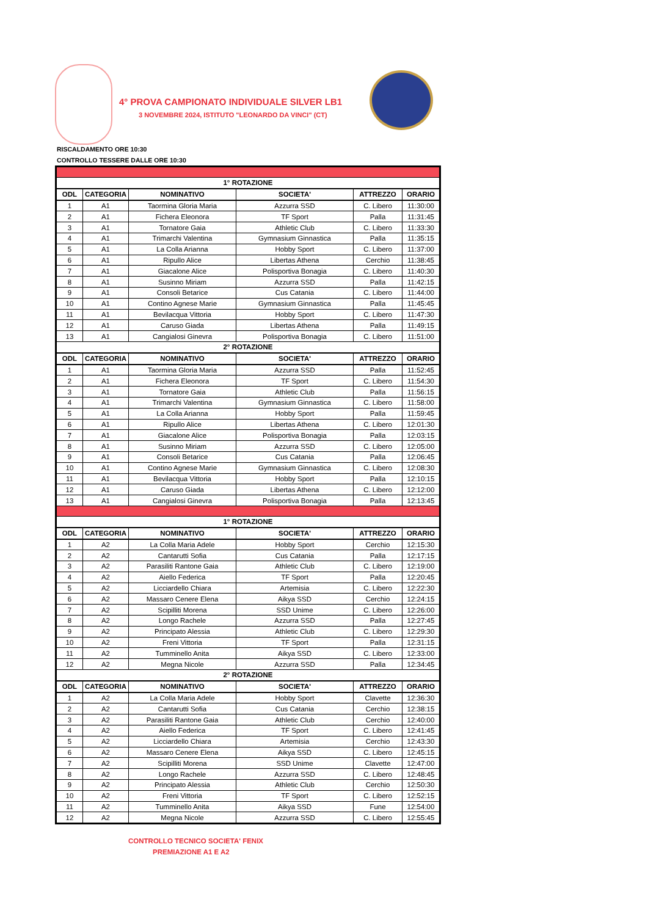4° PROVA CAMPIONATO INDIVIDUALE SILVER LB1
3 NOVEMBRE 2024, ISTITUTO "LEONARDO DA VINCI" (CT)
RISCALDAMENTO ORE 10:30
CONTROLLO TESSERE DALLE ORE 10:30
| 1° ROTAZIONE | | | | | |
| ODL | CATEGORIA | NOMINATIVO | SOCIETA' | ATTREZZO | ORARIO |
| 1 | A1 | Taormina Gloria Maria | Azzurra SSD | C. Libero | 11:30:00 |
| 2 | A1 | Fichera Eleonora | TF Sport | Palla | 11:31:45 |
| 3 | A1 | Tornatore Gaia | Athletic Club | C. Libero | 11:33:30 |
| 4 | A1 | Trimarchi Valentina | Gymnasium Ginnastica | Palla | 11:35:15 |
| 5 | A1 | La Colla Arianna | Hobby Sport | C. Libero | 11:37:00 |
| 6 | A1 | Ripullo Alice | Libertas Athena | Cerchio | 11:38:45 |
| 7 | A1 | Giacalone Alice | Polisportiva Bonagia | C. Libero | 11:40:30 |
| 8 | A1 | Susinno Miriam | Azzurra SSD | Palla | 11:42:15 |
| 9 | A1 | Consoli Betarice | Cus Catania | C. Libero | 11:44:00 |
| 10 | A1 | Contino Agnese Marie | Gymnasium Ginnastica | Palla | 11:45:45 |
| 11 | A1 | Bevilacqua Vittoria | Hobby Sport | C. Libero | 11:47:30 |
| 12 | A1 | Caruso Giada | Libertas Athena | Palla | 11:49:15 |
| 13 | A1 | Cangialosi Ginevra | Polisportiva Bonagia | C. Libero | 11:51:00 |
| 2° ROTAZIONE | | | | | |
| ODL | CATEGORIA | NOMINATIVO | SOCIETA' | ATTREZZO | ORARIO |
| 1 | A1 | Taormina Gloria Maria | Azzurra SSD | Palla | 11:52:45 |
| 2 | A1 | Fichera Eleonora | TF Sport | C. Libero | 11:54:30 |
| 3 | A1 | Tornatore Gaia | Athletic Club | Palla | 11:56:15 |
| 4 | A1 | Trimarchi Valentina | Gymnasium Ginnastica | C. Libero | 11:58:00 |
| 5 | A1 | La Colla Arianna | Hobby Sport | Palla | 11:59:45 |
| 6 | A1 | Ripullo Alice | Libertas Athena | C. Libero | 12:01:30 |
| 7 | A1 | Giacalone Alice | Polisportiva Bonagia | Palla | 12:03:15 |
| 8 | A1 | Susinno Miriam | Azzurra SSD | C. Libero | 12:05:00 |
| 9 | A1 | Consoli Betarice | Cus Catania | Palla | 12:06:45 |
| 10 | A1 | Contino Agnese Marie | Gymnasium Ginnastica | C. Libero | 12:08:30 |
| 11 | A1 | Bevilacqua Vittoria | Hobby Sport | Palla | 12:10:15 |
| 12 | A1 | Caruso Giada | Libertas Athena | C. Libero | 12:12:00 |
| 13 | A1 | Cangialosi Ginevra | Polisportiva Bonagia | Palla | 12:13:45 |
| 1° ROTAZIONE | | | | | |
| ODL | CATEGORIA | NOMINATIVO | SOCIETA' | ATTREZZO | ORARIO |
| 1 | A2 | La Colla Maria Adele | Hobby Sport | Cerchio | 12:15:30 |
| 2 | A2 | Cantarutti Sofia | Cus Catania | Palla | 12:17:15 |
| 3 | A2 | Parasiliti Rantone Gaia | Athletic Club | C. Libero | 12:19:00 |
| 4 | A2 | Aiello Federica | TF Sport | Palla | 12:20:45 |
| 5 | A2 | Licciardello Chiara | Artemisia | C. Libero | 12:22:30 |
| 6 | A2 | Massaro Cenere Elena | Aikya SSD | Cerchio | 12:24:15 |
| 7 | A2 | Scipilliti Morena | SSD Unime | C. Libero | 12:26:00 |
| 8 | A2 | Longo Rachele | Azzurra SSD | Palla | 12:27:45 |
| 9 | A2 | Principato Alessia | Athletic Club | C. Libero | 12:29:30 |
| 10 | A2 | Freni Vittoria | TF Sport | Palla | 12:31:15 |
| 11 | A2 | Tumminello Anita | Aikya SSD | C. Libero | 12:33:00 |
| 12 | A2 | Megna Nicole | Azzurra SSD | Palla | 12:34:45 |
| 2° ROTAZIONE | | | | | |
| ODL | CATEGORIA | NOMINATIVO | SOCIETA' | ATTREZZO | ORARIO |
| 1 | A2 | La Colla Maria Adele | Hobby Sport | Clavette | 12:36:30 |
| 2 | A2 | Cantarutti Sofia | Cus Catania | Cerchio | 12:38:15 |
| 3 | A2 | Parasiliti Rantone Gaia | Athletic Club | Cerchio | 12:40:00 |
| 4 | A2 | Aiello Federica | TF Sport | C. Libero | 12:41:45 |
| 5 | A2 | Licciardello Chiara | Artemisia | Cerchio | 12:43:30 |
| 6 | A2 | Massaro Cenere Elena | Aikya SSD | C. Libero | 12:45:15 |
| 7 | A2 | Scipilliti Morena | SSD Unime | Clavette | 12:47:00 |
| 8 | A2 | Longo Rachele | Azzurra SSD | C. Libero | 12:48:45 |
| 9 | A2 | Principato Alessia | Athletic Club | Cerchio | 12:50:30 |
| 10 | A2 | Freni Vittoria | TF Sport | C. Libero | 12:52:15 |
| 11 | A2 | Tumminello Anita | Aikya SSD | Fune | 12:54:00 |
| 12 | A2 | Megna Nicole | Azzurra SSD | C. Libero | 12:55:45 |
CONTROLLO TECNICO SOCIETA' FENIX
PREMIAZIONE A1 E A2